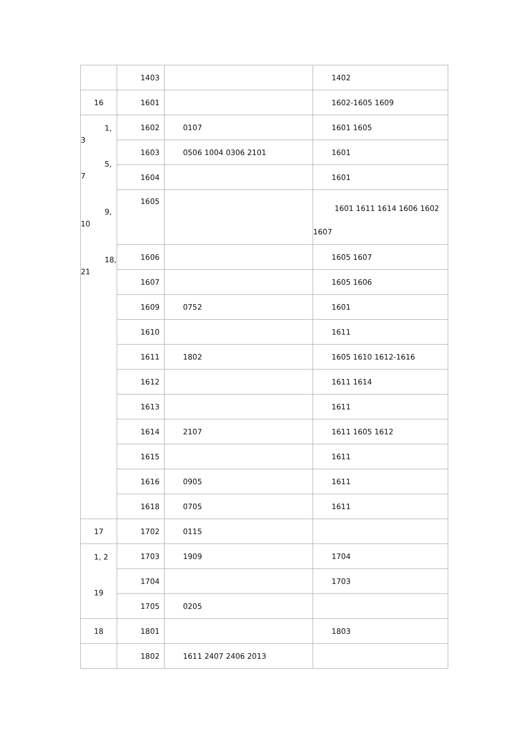| | 1403 | | 1402 |
| 16 | 1601 | | 1602-1605 1609 |
| 1, 3 5, 7 9, 10 18, 21 | 1602 | 0107 | 1601 1605 |
| | 1603 | 0506 1004 0306 2101 | 1601 |
| | 1604 | | 1601 |
| | 1605 | | 1601 1611 1614 1606 1602 1607 |
| | 1606 | | 1605 1607 |
| | 1607 | | 1605 1606 |
| | 1609 | 0752 | 1601 |
| | 1610 | | 1611 |
| | 1611 | 1802 | 1605 1610 1612-1616 |
| | 1612 | | 1611 1614 |
| | 1613 | | 1611 |
| | 1614 | 2107 | 1611 1605 1612 |
| | 1615 | | 1611 |
| | 1616 | 0905 | 1611 |
| | 1618 | 0705 | 1611 |
| 17 | 1702 | 0115 | |
| 1, 2 19 | 1703 | 1909 | 1704 |
| | 1704 | | 1703 |
| | 1705 | 0205 | |
| 18 | 1801 | | 1803 |
| | 1802 | 1611 2407 2406 2013 | |